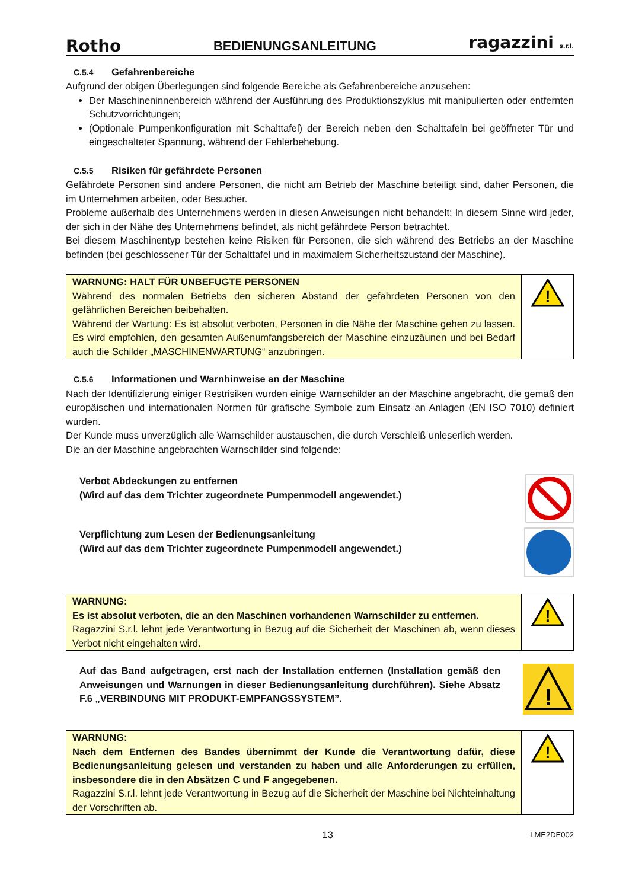Rotho BEDIENUNGSANLEITUNG ragazzini s.r.l.
C.5.4 Gefahrenbereiche
Aufgrund der obigen Überlegungen sind folgende Bereiche als Gefahrenbereiche anzusehen:
Der Maschineninnenbereich während der Ausführung des Produktionszyklus mit manipulierten oder entfernten Schutzvorrichtungen;
(Optionale Pumpenkonfiguration mit Schalttafel) der Bereich neben den Schalttafeln bei geöffneter Tür und eingeschalteter Spannung, während der Fehlerbehebung.
C.5.5 Risiken für gefährdete Personen
Gefährdete Personen sind andere Personen, die nicht am Betrieb der Maschine beteiligt sind, daher Personen, die im Unternehmen arbeiten, oder Besucher.
Probleme außerhalb des Unternehmens werden in diesen Anweisungen nicht behandelt: In diesem Sinne wird jeder, der sich in der Nähe des Unternehmens befindet, als nicht gefährdete Person betrachtet.
Bei diesem Maschinentyp bestehen keine Risiken für Personen, die sich während des Betriebs an der Maschine befinden (bei geschlossener Tür der Schalttafel und in maximalem Sicherheitszustand der Maschine).
WARNUNG: HALT FÜR UNBEFUGTE PERSONEN
Während des normalen Betriebs den sicheren Abstand der gefährdeten Personen von den gefährlichen Bereichen beibehalten.
Während der Wartung: Es ist absolut verboten, Personen in die Nähe der Maschine gehen zu lassen. Es wird empfohlen, den gesamten Außenumfangsbereich der Maschine einzuzäunen und bei Bedarf auch die Schilder „MASCHINENWARTUNG“ anzubringen.
!
C.5.6 Informationen und Warnhinweise an der Maschine
Nach der Identifizierung einiger Restrisiken wurden einige Warnschilder an der Maschine angebracht, die gemäß den europäischen und internationalen Normen für grafische Symbole zum Einsatz an Anlagen (EN ISO 7010) definiert wurden.
Der Kunde muss unverzüglich alle Warnschilder austauschen, die durch Verschleiß unleserlich werden.
Die an der Maschine angebrachten Warnschilder sind folgende:
Verbot Abdeckungen zu entfernen
(Wird auf das dem Trichter zugeordnete Pumpenmodell angewendet.)
Verpflichtung zum Lesen der Bedienungsanleitung
(Wird auf das dem Trichter zugeordnete Pumpenmodell angewendet.)
WARNUNG:
Es ist absolut verboten, die an den Maschinen vorhandenen Warnschilder zu entfernen.
Ragazzini S.r.l. lehnt jede Verantwortung in Bezug auf die Sicherheit der Maschinen ab, wenn dieses Verbot nicht eingehalten wird.
!
Auf das Band aufgetragen, erst nach der Installation entfernen (Installation gemäß den Anweisungen und Warnungen in dieser Bedienungsanleitung durchführen). Siehe Absatz F.6 „VERBINDUNG MIT PRODUKT-EMPFANGSSYSTEM”.
!
WARNUNG:
Nach dem Entfernen des Bandes übernimmt der Kunde die Verantwortung dafür, diese Bedienungsanleitung gelesen und verstanden zu haben und alle Anforderungen zu erfüllen, insbesondere die in den Absätzen C und F angegebenen.
Ragazzini S.r.l. lehnt jede Verantwortung in Bezug auf die Sicherheit der Maschine bei Nichteinhaltung der Vorschriften ab.
!
13 LME2DE002